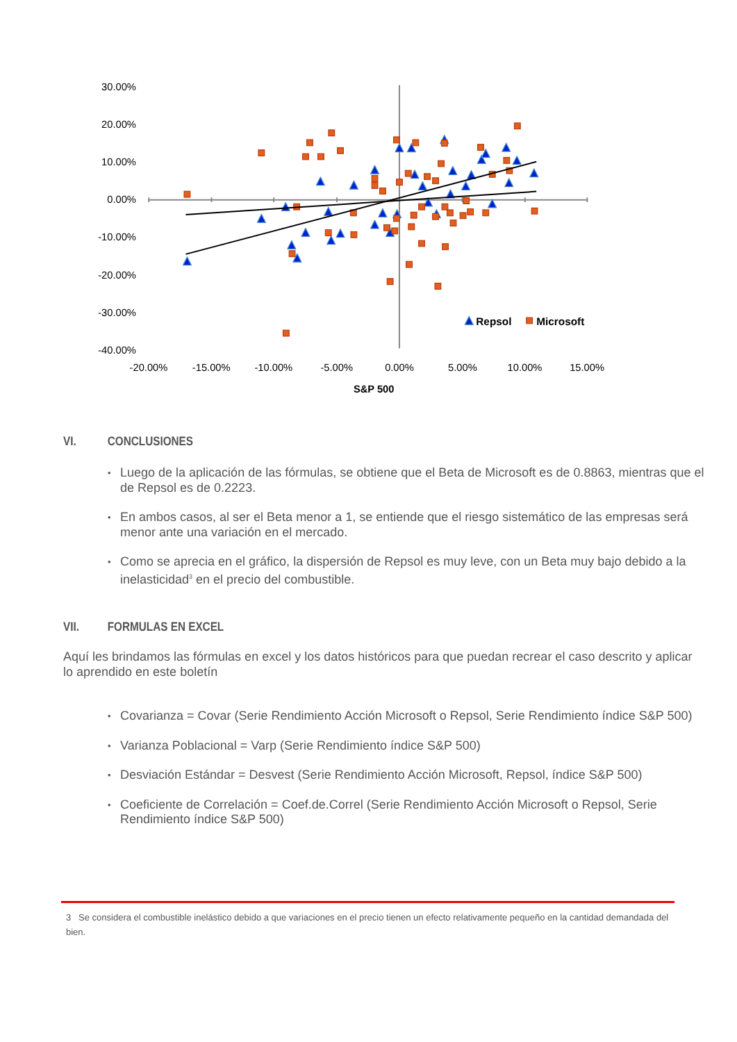30.00%
20.00%
10.00%
0.00%
-10.00%
-20.00%
-30.00%
-40.00%
-20.00%
-15.00%
-10.00%
-5.00%
0.00%
5.00%
10.00%
15.00%
S&P 500
Repsol
Microsoft
VI. CONCLUSIONES
• Luego de la aplicación de las fórmulas, se obtiene que el Beta de Microsoft es de 0.8863, mientras que el de Repsol es de 0.2223.
• En ambos casos, al ser el Beta menor a 1, se entiende que el riesgo sistemático de las empresas será menor ante una variación en el mercado.
• Como se aprecia en el gráfico, la dispersión de Repsol es muy leve, con un Beta muy bajo debido a la inelasticidad<sup>3</sup> en el precio del combustible.
VII. FORMULAS EN EXCEL
Aquí les brindamos las fórmulas en excel y los datos históricos para que puedan recrear el caso descrito y aplicar lo aprendido en este boletín
• Covarianza = Covar (Serie Rendimiento Acción Microsoft o Repsol, Serie Rendimiento índice S&P 500)
• Varianza Poblacional = Varp (Serie Rendimiento índice S&P 500)
• Desviación Estándar = Desvest (Serie Rendimiento Acción Microsoft, Repsol, índice S&P 500)
• Coeficiente de Correlación = Coef.de.Correl (Serie Rendimiento Acción Microsoft o Repsol, Serie Rendimiento índice S&P 500)
3 Se considera el combustible inelástico debido a que variaciones en el precio tienen un efecto relativamente pequeño en la cantidad demandada del bien.